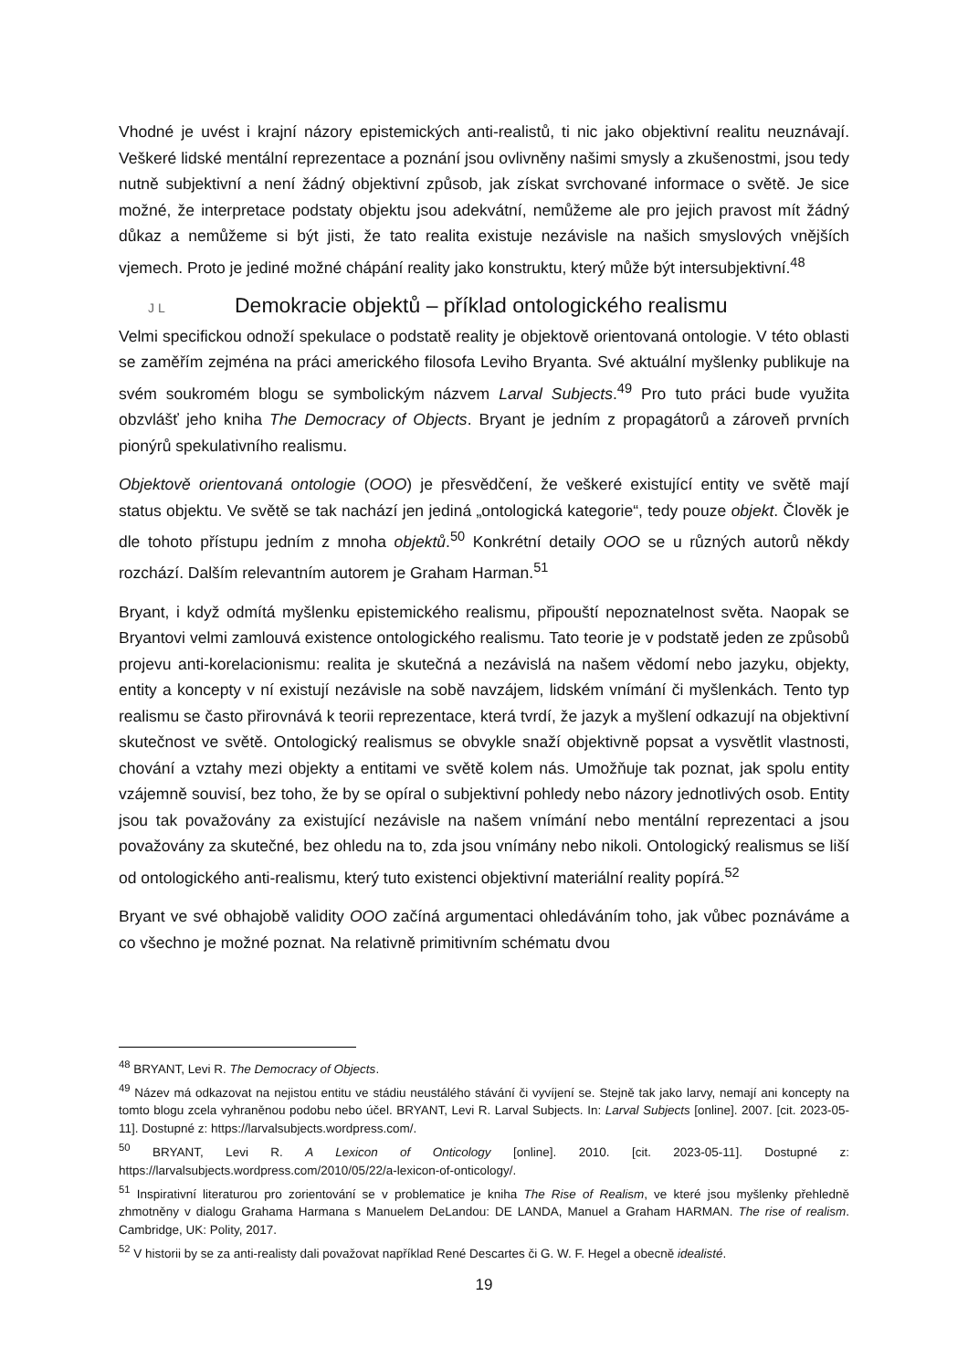Vhodné je uvést i krajní názory epistemických anti-realistů, ti nic jako objektivní realitu neuznávají. Veškeré lidské mentální reprezentace a poznání jsou ovlivněny našimi smysly a zkušenostmi, jsou tedy nutně subjektivní a není žádný objektivní způsob, jak získat svrchované informace o světě. Je sice možné, že interpretace podstaty objektu jsou adekvátní, nemůžeme ale pro jejich pravost mít žádný důkaz a nemůžeme si být jisti, že tato realita existuje nezávisle na našich smyslových vnějších vjemech. Proto je jediné možné chápání reality jako konstruktu, který může být intersubjektivní.<sup>48</sup>
J L Demokracie objektů – příklad ontologického realismu
Velmi specifickou odnoží spekulace o podstatě reality je objektově orientovaná ontologie. V této oblasti se zaměřím zejména na práci amerického filosofa Leviho Bryanta. Své aktuální myšlenky publikuje na svém soukromém blogu se symbolickým názvem Larval Subjects.<sup>49</sup> Pro tuto práci bude využita obzvlášť jeho kniha The Democracy of Objects. Bryant je jedním z propagátorů a zároveň prvních pionýrů spekulativního realismu.
Objektově orientovaná ontologie (OOO) je přesvědčení, že veškeré existující entity ve světě mají status objektu. Ve světě se tak nachází jen jediná „ontologická kategorie“, tedy pouze objekt. Člověk je dle tohoto přístupu jedním z mnoha objektů.<sup>50</sup> Konkrétní detaily OOO se u různých autorů někdy rozchází. Dalším relevantním autorem je Graham Harman.<sup>51</sup>
Bryant, i když odmítá myšlenku epistemického realismu, připouští nepoznatelnost světa. Naopak se Bryantovi velmi zamlouvá existence ontologického realismu. Tato teorie je v podstatě jeden ze způsobů projevu anti-korelacionismu: realita je skutečná a nezávislá na našem vědomí nebo jazyku, objekty, entity a koncepty v ní existují nezávisle na sobě navzájem, lidském vnímání či myšlenkách. Tento typ realismu se často přirovnává k teorii reprezentace, která tvrdí, že jazyk a myšlení odkazují na objektivní skutečnost ve světě. Ontologický realismus se obvykle snaží objektivně popsat a vysvětlit vlastnosti, chování a vztahy mezi objekty a entitami ve světě kolem nás. Umožňuje tak poznat, jak spolu entity vzájemně souvisí, bez toho, že by se opíral o subjektivní pohledy nebo názory jednotlivých osob. Entity jsou tak považovány za existující nezávisle na našem vnímání nebo mentální reprezentaci a jsou považovány za skutečné, bez ohledu na to, zda jsou vnímány nebo nikoli. Ontologický realismus se liší od ontologického anti-realismu, který tuto existenci objektivní materiální reality popírá.<sup>52</sup>
Bryant ve své obhajobě validity OOO začíná argumentaci ohledáváním toho, jak vůbec poznáváme a co všechno je možné poznat. Na relativně primitivním schématu dvou
<sup>48</sup> BRYANT, Levi R. The Democracy of Objects.
<sup>49</sup> Název má odkazovat na nejistou entitu ve stádiu neustálého stávání či vyvíjení se. Stejně tak jako larvy, nemají ani koncepty na tomto blogu zcela vyhraněnou podobu nebo účel. BRYANT, Levi R. Larval Subjects. In: Larval Subjects [online]. 2007. [cit. 2023-05-11]. Dostupné z: https://larvalsubjects.wordpress.com/.
<sup>50</sup> BRYANT, Levi R. A Lexicon of Onticology [online]. 2010. [cit. 2023-05-11]. Dostupné z: https://larvalsubjects.wordpress.com/2010/05/22/a-lexicon-of-onticology/.
<sup>51</sup> Inspirativní literaturou pro zorientování se v problematice je kniha The Rise of Realism, ve které jsou myšlenky přehledně zhmotněny v dialogu Grahama Harmana s Manuelem DeLandou: DE LANDA, Manuel a Graham HARMAN. The rise of realism. Cambridge, UK: Polity, 2017.
<sup>52</sup> V historii by se za anti-realisty dali považovat například René Descartes či G. W. F. Hegel a obecně idealisté.
19